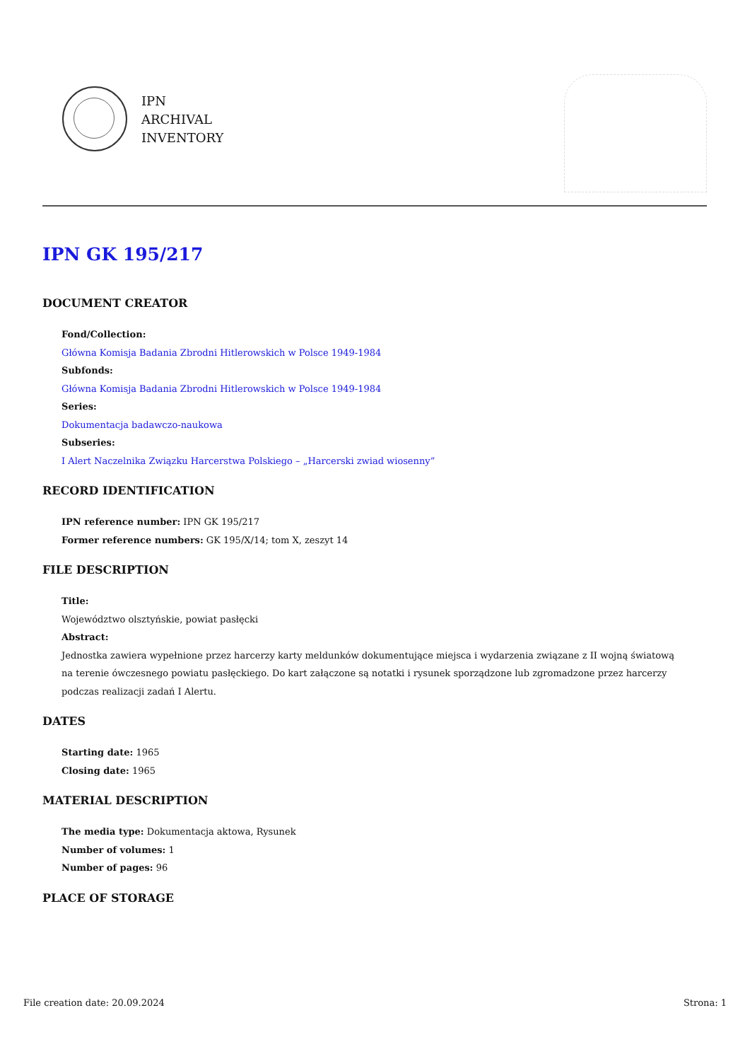IPN
ARCHIVAL
INVENTORY
IPN GK 195/217
DOCUMENT CREATOR
Fond/Collection:
Główna Komisja Badania Zbrodni Hitlerowskich w Polsce 1949-1984
Subfonds:
Główna Komisja Badania Zbrodni Hitlerowskich w Polsce 1949-1984
Series:
Dokumentacja badawczo-naukowa
Subseries:
I Alert Naczelnika Związku Harcerstwa Polskiego – „Harcerski zwiad wiosenny”
RECORD IDENTIFICATION
IPN reference number: IPN GK 195/217
Former reference numbers: GK 195/X/14; tom X, zeszyt 14
FILE DESCRIPTION
Title:
Województwo olsztyńskie, powiat pasłęcki
Abstract:
Jednostka zawiera wypełnione przez harcerzy karty meldunków dokumentujące miejsca i wydarzenia związane z II wojną światową na terenie ówczesnego powiatu pasłęckiego. Do kart załączone są notatki i rysunek sporządzone lub zgromadzone przez harcerzy podczas realizacji zadań I Alertu.
DATES
Starting date: 1965
Closing date: 1965
MATERIAL DESCRIPTION
The media type: Dokumentacja aktowa, Rysunek
Number of volumes: 1
Number of pages: 96
PLACE OF STORAGE
File creation date: 20.09.2024 Strona: 1